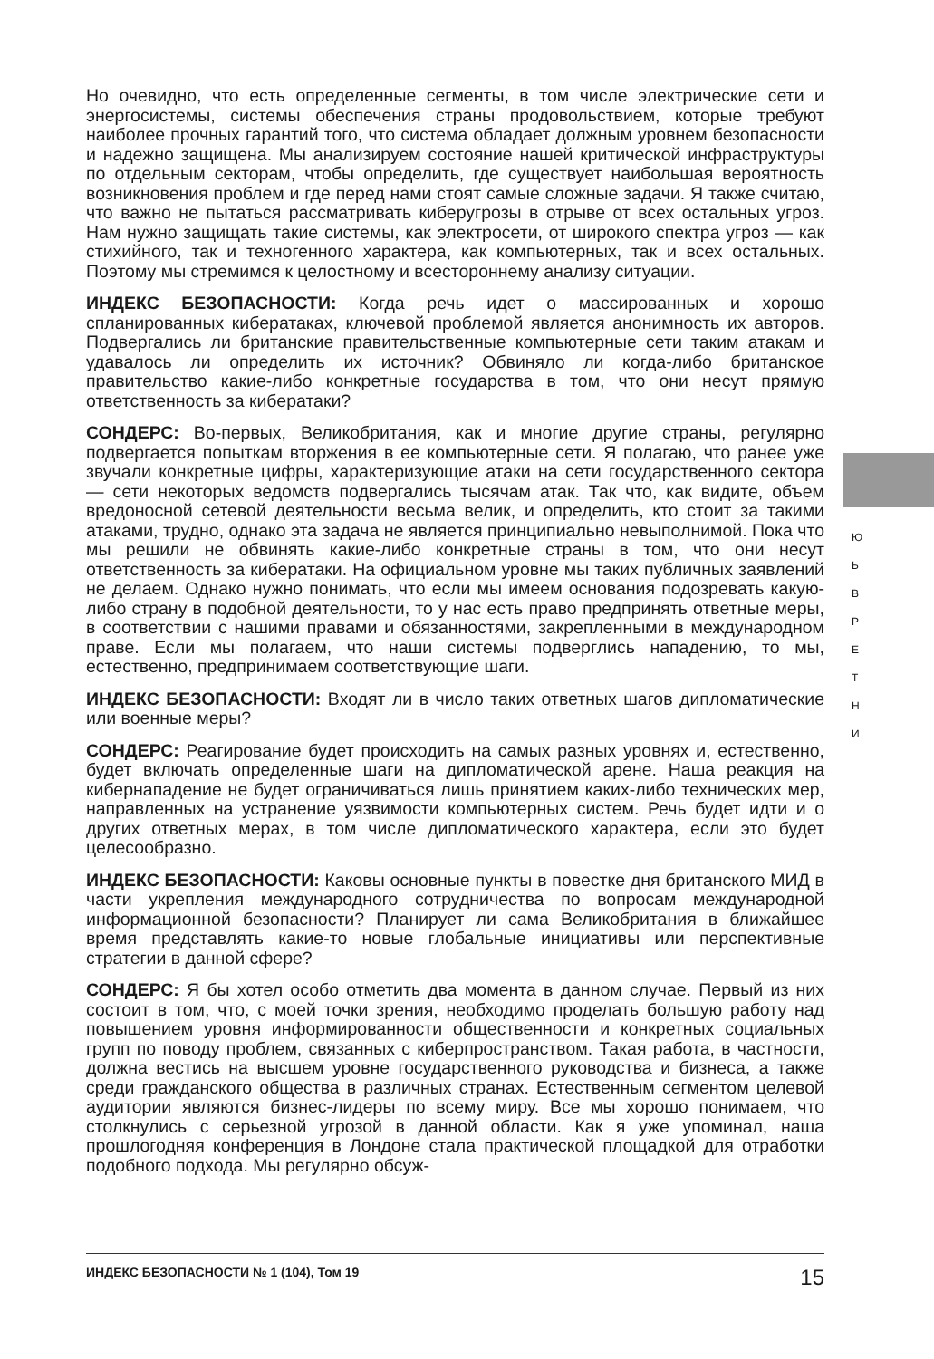Но очевидно, что есть определенные сегменты, в том числе электрические сети и энергосистемы, системы обеспечения страны продовольствием, которые требуют наиболее прочных гарантий того, что система обладает должным уровнем безопасности и надежно защищена. Мы анализируем состояние нашей критической инфраструктуры по отдельным секторам, чтобы определить, где существует наибольшая вероятность возникновения проблем и где перед нами стоят самые сложные задачи. Я также считаю, что важно не пытаться рассматривать киберугрозы в отрыве от всех остальных угроз. Нам нужно защищать такие системы, как электросети, от широкого спектра угроз — как стихийного, так и техногенного характера, как компьютерных, так и всех остальных. Поэтому мы стремимся к целостному и всестороннему анализу ситуации.
ИНДЕКС БЕЗОПАСНОСТИ: Когда речь идет о массированных и хорошо спланированных кибератаках, ключевой проблемой является анонимность их авторов. Подвергались ли британские правительственные компьютерные сети таким атакам и удавалось ли определить их источник? Обвиняло ли когда-либо британское правительство какие-либо конкретные государства в том, что они несут прямую ответственность за кибератаки?
СОНДЕРС: Во-первых, Великобритания, как и многие другие страны, регулярно подвергается попыткам вторжения в ее компьютерные сети. Я полагаю, что ранее уже звучали конкретные цифры, характеризующие атаки на сети государственного сектора — сети некоторых ведомств подвергались тысячам атак. Так что, как видите, объем вредоносной сетевой деятельности весьма велик, и определить, кто стоит за такими атаками, трудно, однако эта задача не является принципиально невыполнимой. Пока что мы решили не обвинять какие-либо конкретные страны в том, что они несут ответственность за кибератаки. На официальном уровне мы таких публичных заявлений не делаем. Однако нужно понимать, что если мы имеем основания подозревать какую-либо страну в подобной деятельности, то у нас есть право предпринять ответные меры, в соответствии с нашими правами и обязанностями, закрепленными в международном праве. Если мы полагаем, что наши системы подверглись нападению, то мы, естественно, предпринимаем соответствующие шаги.
ИНДЕКС БЕЗОПАСНОСТИ: Входят ли в число таких ответных шагов дипломатические или военные меры?
СОНДЕРС: Реагирование будет происходить на самых разных уровнях и, естественно, будет включать определенные шаги на дипломатической арене. Наша реакция на кибернападение не будет ограничиваться лишь принятием каких-либо технических мер, направленных на устранение уязвимости компьютерных систем. Речь будет идти и о других ответных мерах, в том числе дипломатического характера, если это будет целесообразно.
ИНДЕКС БЕЗОПАСНОСТИ: Каковы основные пункты в повестке дня британского МИД в части укрепления международного сотрудничества по вопросам международной информационной безопасности? Планирует ли сама Великобритания в ближайшее время представлять какие-то новые глобальные инициативы или перспективные стратегии в данной сфере?
СОНДЕРС: Я бы хотел особо отметить два момента в данном случае. Первый из них состоит в том, что, с моей точки зрения, необходимо проделать большую работу над повышением уровня информированности общественности и конкретных социальных групп по поводу проблем, связанных с киберпространством. Такая работа, в частности, должна вестись на высшем уровне государственного руководства и бизнеса, а также среди гражданского общества в различных странах. Естественным сегментом целевой аудитории являются бизнес-лидеры по всему миру. Все мы хорошо понимаем, что столкнулись с серьезной угрозой в данной области. Как я уже упоминал, наша прошлогодняя конференция в Лондоне стала практической площадкой для отработки подобного подхода. Мы регулярно обсуж-
Ю
Ь
В
Р
Е
Т
Н
И
ИНДЕКС БЕЗОПАСНОСТИ № 1 (104), Том 19 15